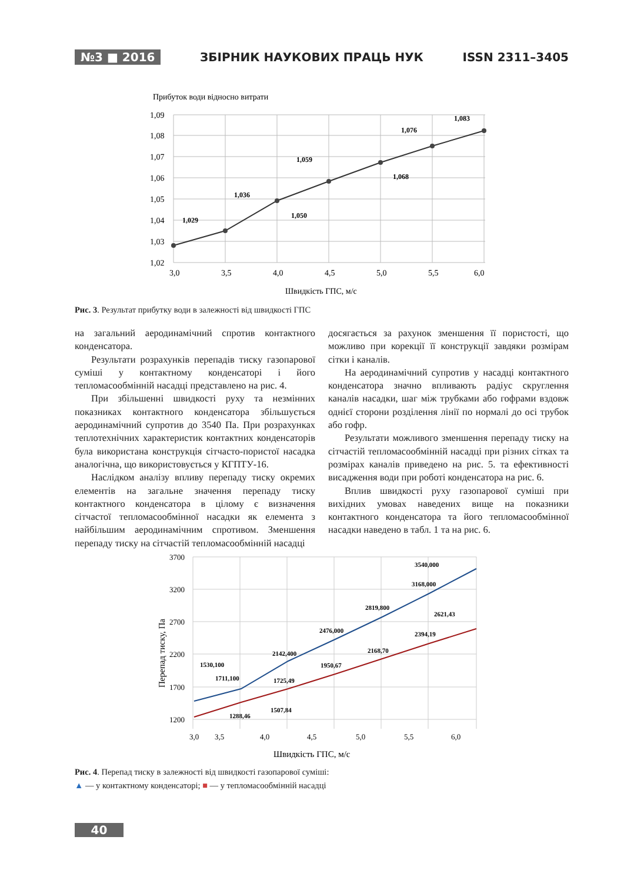№3 ■ 2016 ЗБІРНИК НАУКОВИХ ПРАЦЬ НУК ISSN 2311–3405
Прибуток води відносно витрати
1,09
1,08
1,07
1,06
1,05
1,04
1,03
1,02
3,0
3,5
4,0
4,5
5,0
5,5
6,0
Швидкість ГПС, м/с
1,029
1,036
1,050
1,059
1,068
1,076
1,083
Рис. 3. Результат прибутку води в залежності від швидкості ГПС
на загальний аеродинамічний спротив контактного конденсатора.
Результати розрахунків перепадів тиску газопарової суміші у контактному конденсаторі і його тепломасообмінній насадці представлено на рис. 4.
При збільшенні швидкості руху та незмінних показниках контактного конденсатора збільшується аеродинамічний супротив до 3540 Па. При розрахунках теплотехнічних характеристик контактних конденсаторів була використана конструкція сітчасто-пористої насадка аналогічна, що використовується у КГПТУ-16.
Наслідком аналізу впливу перепаду тиску окремих елементів на загальне значення перепаду тиску контактного конденсатора в цілому є визначення сітчастої тепломасообмінної насадки як елемента з найбільшим аеродинамічним спротивом. Зменшення перепаду тиску на сітчастій тепломасообмінній насадці
досягається за рахунок зменшення її пористості, що можливо при корекції її конструкції завдяки розмірам сітки і каналів.
На аеродинамічний супротив у насадці контактного конденсатора значно впливають радіус скруглення каналів насадки, шаг між трубками або гофрами вздовж однієї сторони розділення лінії по нормалі до осі трубок або гофр.
Результати можливого зменшення перепаду тиску на сітчастій тепломасообмінній насадці при різних сітках та розмірах каналів приведено на рис. 5. та ефективності висадження води при роботі конденсатора на рис. 6.
Вплив швидкості руху газопарової суміші при вихідних умовах наведених вище на показники контактного конденсатора та його тепломасообмінної насадки наведено в табл. 1 та на рис. 6.
Перепад тиску, Па
3700
3200
2700
2200
1700
1200
3,0
3,5
4,0
4,5
5,0
5,5
6,0
Швидкість ГПС, м/с
1530,100
1711,100
2142,400
2476,000
2819,800
3168,000
3540,000
1288,46
1507,84
1725,49
1950,67
2168,70
2394,19
2621,43
Рис. 4. Перепад тиску в залежності від швидкості газопарової суміші:
▲ — у контактному конденсаторі; ■ — у тепломасообмінній насадці
40